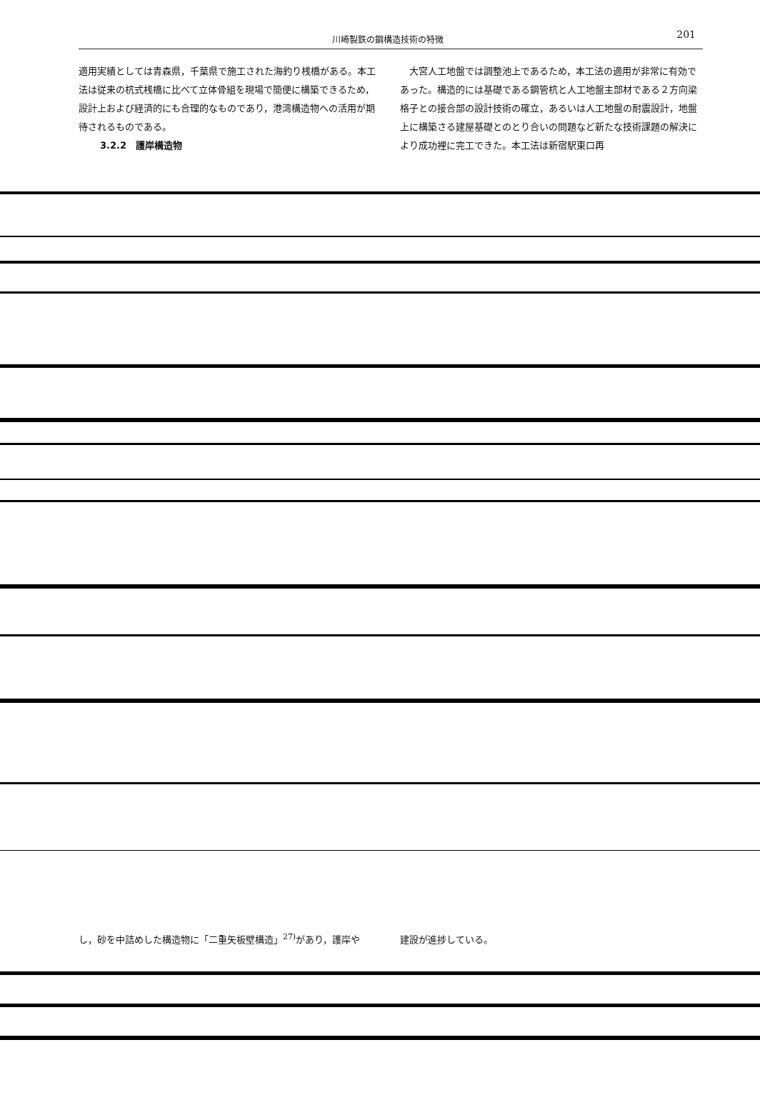川崎製鉄の鋼構造技術の特徴 201
適用実績としては青森県，千葉県で施工された海釣り桟橋がある。本工法は従来の杭式桟橋に比べて立体骨組を現場で簡便に構築できるため，設計上および経済的にも合理的なものであり，港湾構造物への活用が期待されるものである。
3.2.2　護岸構造物
　大宮人工地盤では調整池上であるため，本工法の適用が非常に有効であった。構造的には基礎である鋼管杭と人工地盤主部材である２方向梁格子との接合部の設計技術の確立，あるいは人工地盤の耐震設計，地盤上に構築さる建屋基礎とのとり合いの問題など新たな技術課題の解決により成功裡に完工できた。本工法は新宿駅東口再
し，砂を中詰めした構造物に「二重矢板壁構造」<sup>27)</sup>があり，護岸や 建設が進捗している。